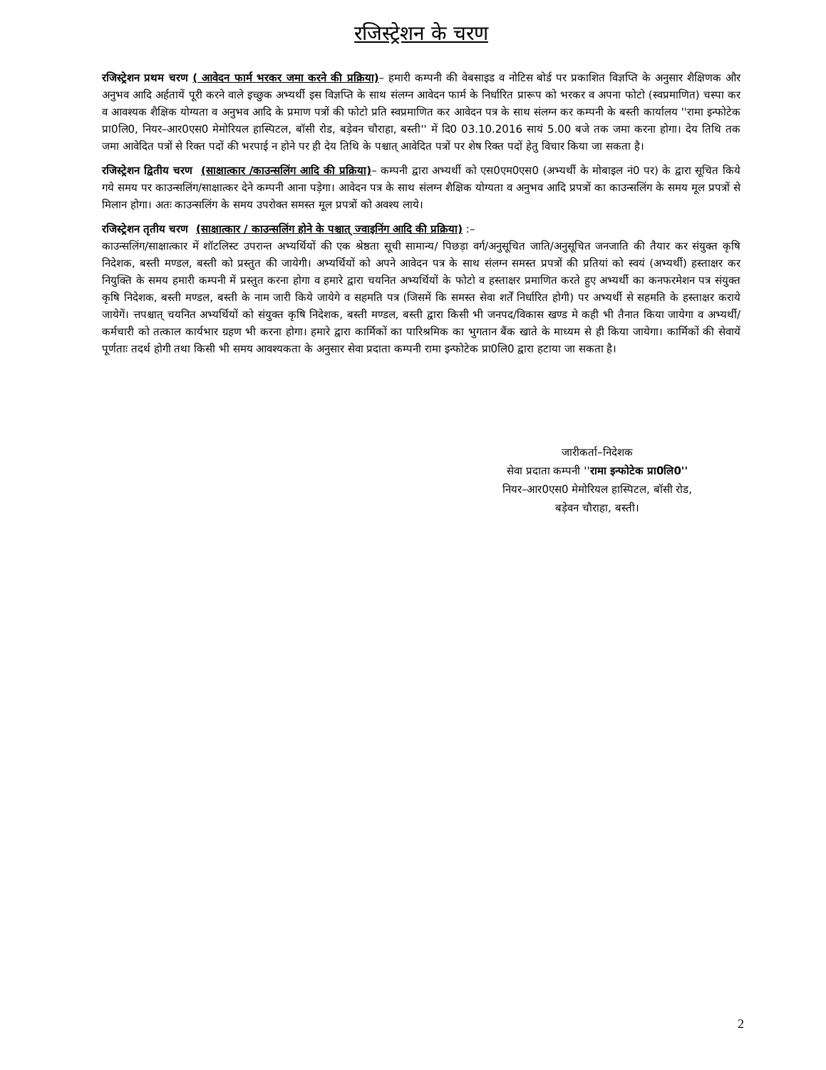रजिस्ट्रेशन के चरण
रजिस्ट्रेशन प्रथम चरण ( आवेदन फार्म भरकर जमा करने की प्रक्रिया)– हमारी कम्पनी की वेबसाइड व नोटिस बोर्ड पर प्रकाशित विज्ञप्ति के अनुसार शैक्षिणक और अनुभव आदि अर्हतायें पूरी करने वाले इच्छुक अभ्यर्थी इस विज्ञप्ति के साथ संलग्न आवेदन फार्म के निर्धारित प्रारूप को भरकर व अपना फोटो (स्वप्रमाणित) चस्पा कर व आवश्यक शैक्षिक योग्यता व अनुभव आदि के प्रमाण पत्रों की फोटो प्रति स्वप्रमाणित कर आवेदन पत्र के साथ संलग्न कर कम्पनी के बस्ती कार्यालय ''रामा इन्फोटेक प्रा0लि0, नियर–आर0एस0 मेमोरियल हास्पिटल, बॉसी रोड, बड़ेवन चौराहा, बस्ती'' में दि0 03.10.2016 सायं 5.00 बजे तक जमा करना होगा। देय तिथि तक जमा आवेदित पत्रों से रिक्त पदों की भरपाई न होने पर ही देय तिथि के पश्चात् आवेदित पत्रों पर शेष रिक्त पदों हेतु विचार किया जा सकता है।
रजिस्ट्रेशन द्वितीय चरण (साक्षात्कार /काउन्सलिंग आदि की प्रक्रिया)– कम्पनी द्वारा अभ्यर्थी को एस0एम0एस0 (अभ्यर्थी के मोबाइल नं0 पर) के द्वारा सूचित किये गये समय पर काउन्सलिंग/साक्षात्कर देने कम्पनी आना पड़ेगा। आवेदन पत्र के साथ संलग्न शैक्षिक योग्यता व अनुभव आदि प्रपत्रों का काउन्सलिंग के समय मूल प्रपत्रों से मिलान होगा। अतः काउन्सलिंग के समय उपरोक्त समस्त मूल प्रपत्रों को अवश्य लाये।
रजिस्ट्रेशन तृतीय चरण (साक्षात्कार / काउन्सलिंग होने के पश्चात् ज्वाइनिंग आदि की प्रक्रिया) :–
काउन्सलिंग/साक्षात्कार में शॉटलिस्ट उपरान्त अभ्यर्थियों की एक श्रेष्ठता सूची सामान्य/ पिछड़ा वर्ग/अनुसूचित जाति/अनुसूचित जनजाति की तैयार कर संयुक्त कृषि निदेशक, बस्ती मण्डल, बस्ती को प्रस्तुत की जायेगी। अभ्यर्थियों को अपने आवेदन पत्र के साथ संलग्न समस्त प्रपत्रों की प्रतियां को स्वयं (अभ्यर्थी) हस्ताक्षर कर नियुक्ति के समय हमारी कम्पनी में प्रस्तुत करना होगा व हमारे द्वारा चयनित अभ्यर्थियों के फोटो व हस्ताक्षर प्रमाणित करते हुए अभ्यर्थी का कनफरमेशन पत्र संयुक्त कृषि निदेशक, बस्ती मण्डल, बस्ती के नाम जारी किये जायेगे व सहमति पत्र (जिसमें कि समस्त सेवा शर्तें निर्धारित होगी) पर अभ्यर्थी से सहमति के हस्ताक्षर कराये जायेगें। त्तपश्चात् चयनित अभ्यर्थियों को संयुक्त कृषि निदेशक, बस्ती मण्डल, बस्ती द्वारा किसी भी जनपद/विकास खण्ड मे कही भी तैनात किया जायेगा व अभ्यर्थी/कर्मचारी को तत्काल कार्यभार ग्रहण भी करना होगा। हमारे द्वारा कार्मिकों का पारिश्रमिक का भुगतान बैंक खाते के माध्यम से ही किया जायेगा। कार्मिकों की सेवायें पूर्णताः तदर्थ होगी तथा किसी भी समय आवश्यकता के अनुसार सेवा प्रदाता कम्पनी रामा इन्फोटेक प्रा0लि0 द्वारा हटाया जा सकता है।
जारीकर्ता–निदेशक
सेवा प्रदाता कम्पनी ''रामा इन्फोटेक प्रा0लि0''
नियर–आर0एस0 मेमोरियल हास्पिटल, बॉसी रोड,
बड़ेवन चौराहा, बस्ती।
2